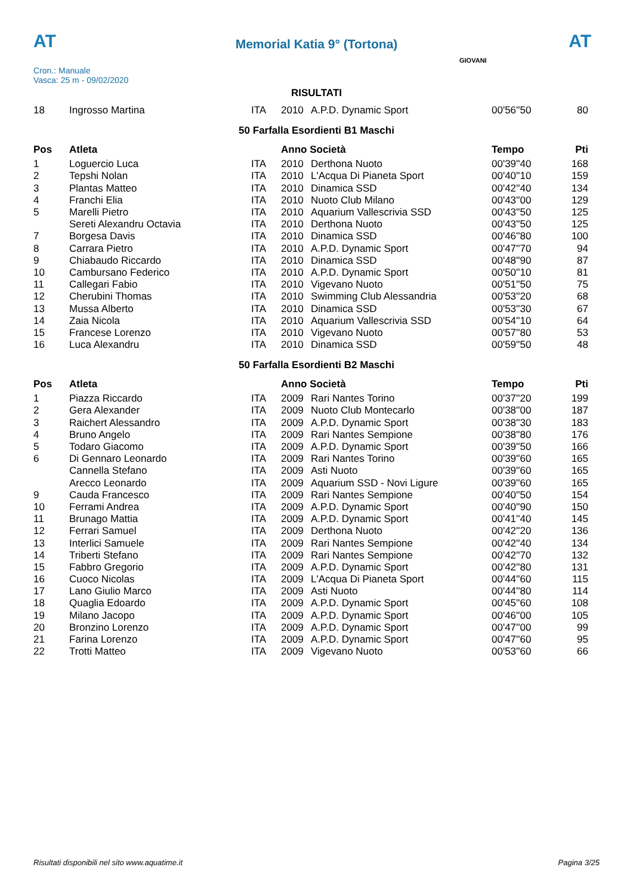AT
Memorial Katia 9° (Tortona) AT
Cron.: Manuale
Vasca: 25 m - 09/02/2020
GIOVANI
RISULTATI
| 18 | Ingrosso Martina | ITA | 2010 | A.P.D. Dynamic Sport | 00'56''50 | 80 |
50 Farfalla Esordienti B1 Maschi
| Pos | Atleta | | Anno Società | | Tempo | Pti |
| --- | --- | --- | --- | --- | --- | --- |
| 1 | Loguercio Luca | ITA | 2010 | Derthona Nuoto | 00'39''40 | 168 |
| 2 | Tepshi Nolan | ITA | 2010 | L'Acqua Di Pianeta Sport | 00'40''10 | 159 |
| 3 | Plantas Matteo | ITA | 2010 | Dinamica SSD | 00'42''40 | 134 |
| 4 | Franchi Elia | ITA | 2010 | Nuoto Club Milano | 00'43''00 | 129 |
| 5 | Marelli Pietro | ITA | 2010 | Aquarium Vallescrivia SSD | 00'43''50 | 125 |
| | Sereti Alexandru Octavia | ITA | 2010 | Derthona Nuoto | 00'43''50 | 125 |
| 7 | Borgesa Davis | ITA | 2010 | Dinamica SSD | 00'46''80 | 100 |
| 8 | Carrara Pietro | ITA | 2010 | A.P.D. Dynamic Sport | 00'47''70 | 94 |
| 9 | Chiabaudo Riccardo | ITA | 2010 | Dinamica SSD | 00'48''90 | 87 |
| 10 | Cambursano Federico | ITA | 2010 | A.P.D. Dynamic Sport | 00'50''10 | 81 |
| 11 | Callegari Fabio | ITA | 2010 | Vigevano Nuoto | 00'51''50 | 75 |
| 12 | Cherubini Thomas | ITA | 2010 | Swimming Club Alessandria | 00'53''20 | 68 |
| 13 | Mussa Alberto | ITA | 2010 | Dinamica SSD | 00'53''30 | 67 |
| 14 | Zaia Nicola | ITA | 2010 | Aquarium Vallescrivia SSD | 00'54''10 | 64 |
| 15 | Francese Lorenzo | ITA | 2010 | Vigevano Nuoto | 00'57''80 | 53 |
| 16 | Luca Alexandru | ITA | 2010 | Dinamica SSD | 00'59''50 | 48 |
50 Farfalla Esordienti B2 Maschi
| Pos | Atleta | | Anno Società | | Tempo | Pti |
| --- | --- | --- | --- | --- | --- | --- |
| 1 | Piazza Riccardo | ITA | 2009 | Rari Nantes Torino | 00'37''20 | 199 |
| 2 | Gera Alexander | ITA | 2009 | Nuoto Club Montecarlo | 00'38''00 | 187 |
| 3 | Raichert Alessandro | ITA | 2009 | A.P.D. Dynamic Sport | 00'38''30 | 183 |
| 4 | Bruno Angelo | ITA | 2009 | Rari Nantes Sempione | 00'38''80 | 176 |
| 5 | Todaro Giacomo | ITA | 2009 | A.P.D. Dynamic Sport | 00'39''50 | 166 |
| 6 | Di Gennaro Leonardo | ITA | 2009 | Rari Nantes Torino | 00'39''60 | 165 |
| | Cannella Stefano | ITA | 2009 | Asti Nuoto | 00'39''60 | 165 |
| | Arecco Leonardo | ITA | 2009 | Aquarium SSD - Novi Ligure | 00'39''60 | 165 |
| 9 | Cauda Francesco | ITA | 2009 | Rari Nantes Sempione | 00'40''50 | 154 |
| 10 | Ferrami Andrea | ITA | 2009 | A.P.D. Dynamic Sport | 00'40''90 | 150 |
| 11 | Brunago Mattia | ITA | 2009 | A.P.D. Dynamic Sport | 00'41''40 | 145 |
| 12 | Ferrari Samuel | ITA | 2009 | Derthona Nuoto | 00'42''20 | 136 |
| 13 | Interlici Samuele | ITA | 2009 | Rari Nantes Sempione | 00'42''40 | 134 |
| 14 | Triberti Stefano | ITA | 2009 | Rari Nantes Sempione | 00'42''70 | 132 |
| 15 | Fabbro Gregorio | ITA | 2009 | A.P.D. Dynamic Sport | 00'42''80 | 131 |
| 16 | Cuoco Nicolas | ITA | 2009 | L'Acqua Di Pianeta Sport | 00'44''60 | 115 |
| 17 | Lano Giulio Marco | ITA | 2009 | Asti Nuoto | 00'44''80 | 114 |
| 18 | Quaglia Edoardo | ITA | 2009 | A.P.D. Dynamic Sport | 00'45''60 | 108 |
| 19 | Milano Jacopo | ITA | 2009 | A.P.D. Dynamic Sport | 00'46''00 | 105 |
| 20 | Bronzino Lorenzo | ITA | 2009 | A.P.D. Dynamic Sport | 00'47''00 | 99 |
| 21 | Farina Lorenzo | ITA | 2009 | A.P.D. Dynamic Sport | 00'47''60 | 95 |
| 22 | Trotti Matteo | ITA | 2009 | Vigevano Nuoto | 00'53''60 | 66 |
Risultati disponibili nel sito www.aquatime.it Pagina 3/25